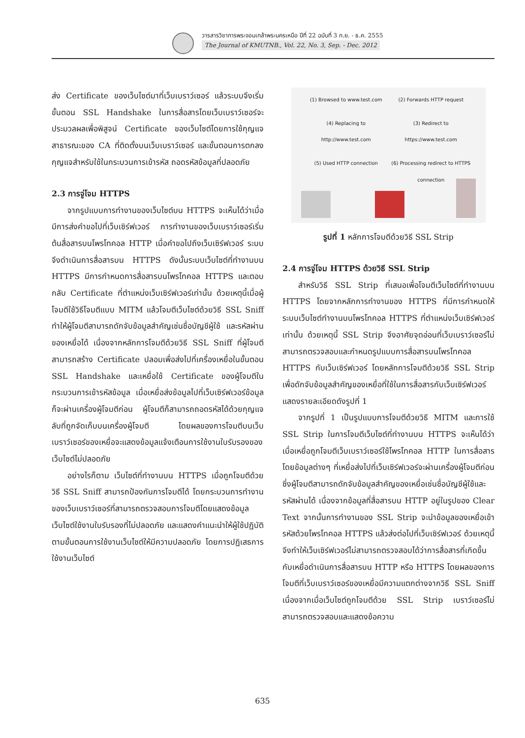วารสารวิชาการพระจอมเกล้าพระนครเหนือ ปีที่ 22 ฉบับที่ 3 ก.ย. - ธ.ค. 2555
The Journal of KMUTNB., Vol. 22, No. 3, Sep. - Dec. 2012
ส่ง Certificate ของเว็บไซต์มาที่เว็บเบราว์เซอร์ แล้วระบบจึงเริ่มขั้นตอน SSL Handshake ในการสื่อสารโดยเว็บเบราว์เซอร์จะประมวลผลเพื่อพิสูจน์ Certificate ของเว็บไซต์โดยการใช้กุญแจสาธารณะของ CA ที่ติดตั้งบนเว็บเบราว์เซอร์ และขั้นตอนการตกลงกุญแจสำหรับใช้ในกระบวนการเข้ารหัส ถอดรหัสข้อมูลที่ปลอดภัย
2.3 การจู่โจม HTTPS
จากรูปแบบการทำงานของเว็บไซต์บน HTTPS จะเห็นได้ว่าเมื่อมีการส่งคำขอไปที่เว็บเซิร์ฟเวอร์ การทำงานของเว็บเบราว์เซอร์เริ่มต้นสื่อสารบนโพรโทคอล HTTP เมื่อคำขอไปถึงเว็บเซิร์ฟเวอร์ ระบบจึงดำเนินการสื่อสารบน HTTPS ดังนั้นระบบเว็บไซต์ที่ทำงานบน HTTPS มีการกำหนดการสื่อสารบนโพรโทคอล HTTPS และตอบกลับ Certificate ที่ตำแหน่งเว็บเซิร์ฟเวอร์เท่านั้น ด้วยเหตุนี้เมื่อผู้โจมตีใช้วิธีโจมตีแบบ MITM แล้วโจมตีเว็บไซต์ด้วยวิธี SSL Sniff ทำให้ผู้โจมตีสามารถดักจับข้อมูลสำคัญเช่นชื่อบัญชีผู้ใช้ และรหัสผ่านของเหยื่อได้ เนื่องจากหลักการโจมตีด้วยวิธี SSL Sniff ที่ผู้โจมตีสามารถสร้าง Certificate ปลอมเพื่อส่งไปที่เครื่องเหยื่อในขั้นตอน SSL Handshake และเหยื่อใช้ Certificate ของผู้โจมตีในกระบวนการเข้ารหัสข้อมูล เมื่อเหยื่อส่งข้อมูลไปที่เว็บเซิร์ฟเวอร์ข้อมูลก็จะผ่านเครื่องผู้โจมตีก่อน ผู้โจมตีก็สามารถถอดรหัสได้ด้วยกุญแจลับที่ถูกจัดเก็บบนเครื่องผู้โจมตี โดยผลของการโจมตีบนเว็บเบราว์เซอร์ของเหยื่อจะแสดงข้อมูลแจ้งเตือนการใช้งานใบรับรองของเว็บไซต์ไม่ปลอดภัย
อย่างไรก็ตาม เว็บไซต์ที่ทำงานบน HTTPS เมื่อถูกโจมตีด้วยวิธี SSL Sniff สามารถป้องกันการโจมตีได้ โดยกระบวนการทำงานของเว็บเบราว์เซอร์ที่สามารถตรวจสอบการโจมตีโดยแสดงข้อมูลเว็บไซต์ใช้งานใบรับรองที่ไม่ปลอดภัย และแสดงคำแนะนำให้ผู้ใช้ปฏิบัติตามขั้นตอนการใช้งานเว็บไซต์ให้มีความปลอดภัย โดยการปฏิเสธการใช้งานเว็บไซต์
(1) Browsed to www.test.com
(2) Forwards HTTP request
(4) Replacing to http://www.test.com
(3) Redirect to https://www.test.com
(5) Used HTTP connection
(6) Processing redirect to HTTPS connection
รูปที่ 1 หลักการโจมตีด้วยวิธี SSL Strip
2.4 การจู่โจม HTTPS ด้วยวิธี SSL Strip
สำหรับวิธี SSL Strip ที่เสนอเพื่อโจมตีเว็บไซต์ที่ทำงานบน HTTPS โดยจากหลักการทำงานของ HTTPS ที่มีการกำหนดให้ระบบเว็บไซต์ทำงานบนโพรโทคอล HTTPS ที่ตำแหน่งเว็บเซิร์ฟเวอร์เท่านั้น ด้วยเหตุนี้ SSL Strip จึงอาศัยจุดอ่อนที่เว็บเบราว์เซอร์ไม่สามารถตรวจสอบและกำหนดรูปแบบการสื่อสารบนโพรโทคอล HTTPS กับเว็บเซิร์ฟเวอร์ โดยหลักการโจมตีด้วยวิธี SSL Strip เพื่อดักจับข้อมูลสำคัญของเหยื่อที่ใช้ในการสื่อสารกับเว็บเซิร์ฟเวอร์ แสดงรายละเอียดดังรูปที่ 1
จากรูปที่ 1 เป็นรูปแบบการโจมตีด้วยวิธี MITM และการใช้ SSL Strip ในการโจมตีเว็บไซต์ที่ทำงานบน HTTPS จะเห็นได้ว่าเมื่อเหยื่อถูกโจมตีเว็บเบราว์เซอร์ใช้โพรโทคอล HTTP ในการสื่อสารโดยข้อมูลต่างๆ ที่เหยื่อส่งไปที่เว็บเซิร์ฟเวอร์จะผ่านเครื่องผู้โจมตีก่อน ซึ่งผู้โจมตีสามารถดักจับข้อมูลสำคัญของเหยื่อเช่นชื่อบัญชีผู้ใช้และรหัสผ่านได้ เนื่องจากข้อมูลที่สื่อสารบน HTTP อยู่ในรูปของ Clear Text จากนั้นการทำงานของ SSL Strip จะนำข้อมูลของเหยื่อเข้ารหัสด้วยโพรโทคอล HTTPS แล้วส่งต่อไปที่เว็บเซิร์ฟเวอร์ ด้วยเหตุนี้จึงทำให้เว็บเซิร์ฟเวอร์ไม่สามารถตรวจสอบได้ว่าการสื่อสารที่เกิดขึ้นกับเหยื่อดำเนินการสื่อสารบน HTTP หรือ HTTPS โดยผลของการโจมตีที่เว็บเบราว์เซอร์ของเหยื่อมีความแตกต่างจากวิธี SSL Sniff เนื่องจากเมื่อเว็บไซต์ถูกโจมตีด้วย SSL Strip เบราว์เซอร์ไม่สามารถตรวจสอบและแสดงข้อความ
635